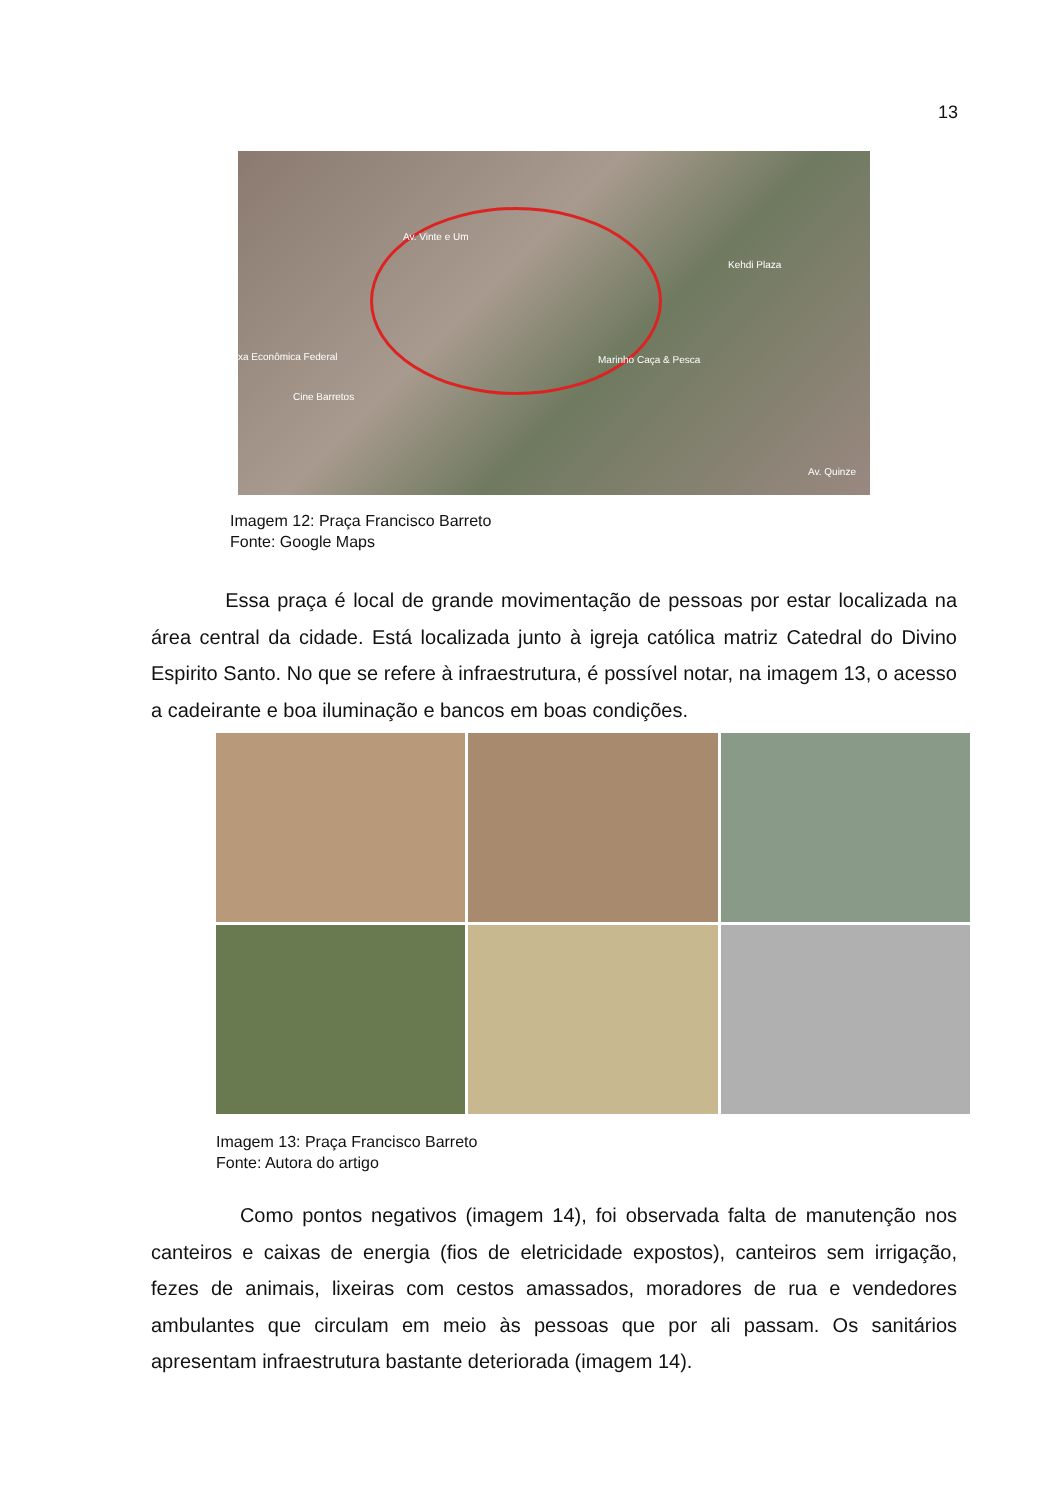13
Av. Vinte e Um
Kehdi Plaza
xa Econômica Federal Marinho Caça & Pesca
Cine Barretos
Av. Quinze
Imagem 12: Praça Francisco Barreto
Fonte: Google Maps
Essa praça é local de grande movimentação de pessoas por estar localizada na área central da cidade. Está localizada junto à igreja católica matriz Catedral do Divino Espirito Santo. No que se refere à infraestrutura, é possível notar, na imagem 13, o acesso a cadeirante e boa iluminação e bancos em boas condições.
Imagem 13: Praça Francisco Barreto
Fonte: Autora do artigo
Como pontos negativos (imagem 14), foi observada falta de manutenção nos canteiros e caixas de energia (fios de eletricidade expostos), canteiros sem irrigação, fezes de animais, lixeiras com cestos amassados, moradores de rua e vendedores ambulantes que circulam em meio às pessoas que por ali passam. Os sanitários apresentam infraestrutura bastante deteriorada (imagem 14).